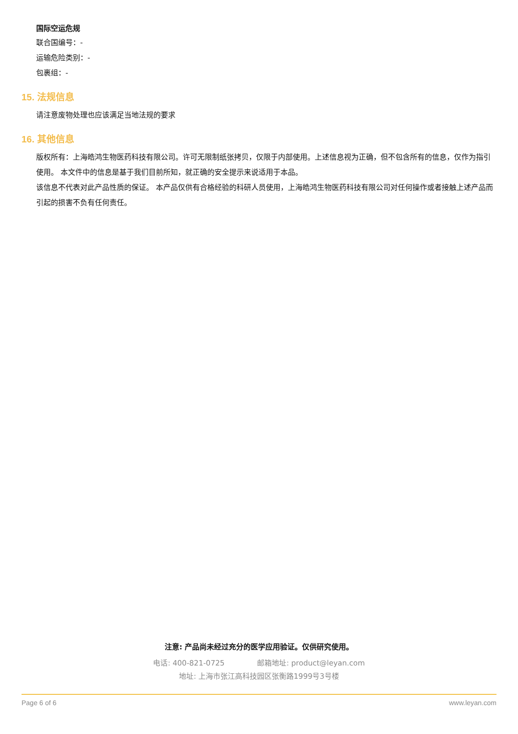国际空运危规
联合国编号：-
运输危险类别：-
包裹组：-
15. 法规信息
请注意废物处理也应该满足当地法规的要求
16. 其他信息
版权所有：上海皓鸿生物医药科技有限公司。许可无限制纸张拷贝，仅限于内部使用。上述信息视为正确，但不包含所有的信息，仅作为指引使用。 本文件中的信息是基于我们目前所知，就正确的安全提示来说适用于本品。
该信息不代表对此产品性质的保证。 本产品仅供有合格经验的科研人员使用，上海皓鸿生物医药科技有限公司对任何操作或者接触上述产品而引起的损害不负有任何责任。
注意: 产品尚未经过充分的医学应用验证。仅供研究使用。
电话: 400-821-0725 邮箱地址: product@leyan.com
地址: 上海市张江高科技园区张衡路1999号3号楼
Page 6 of 6 www.leyan.com